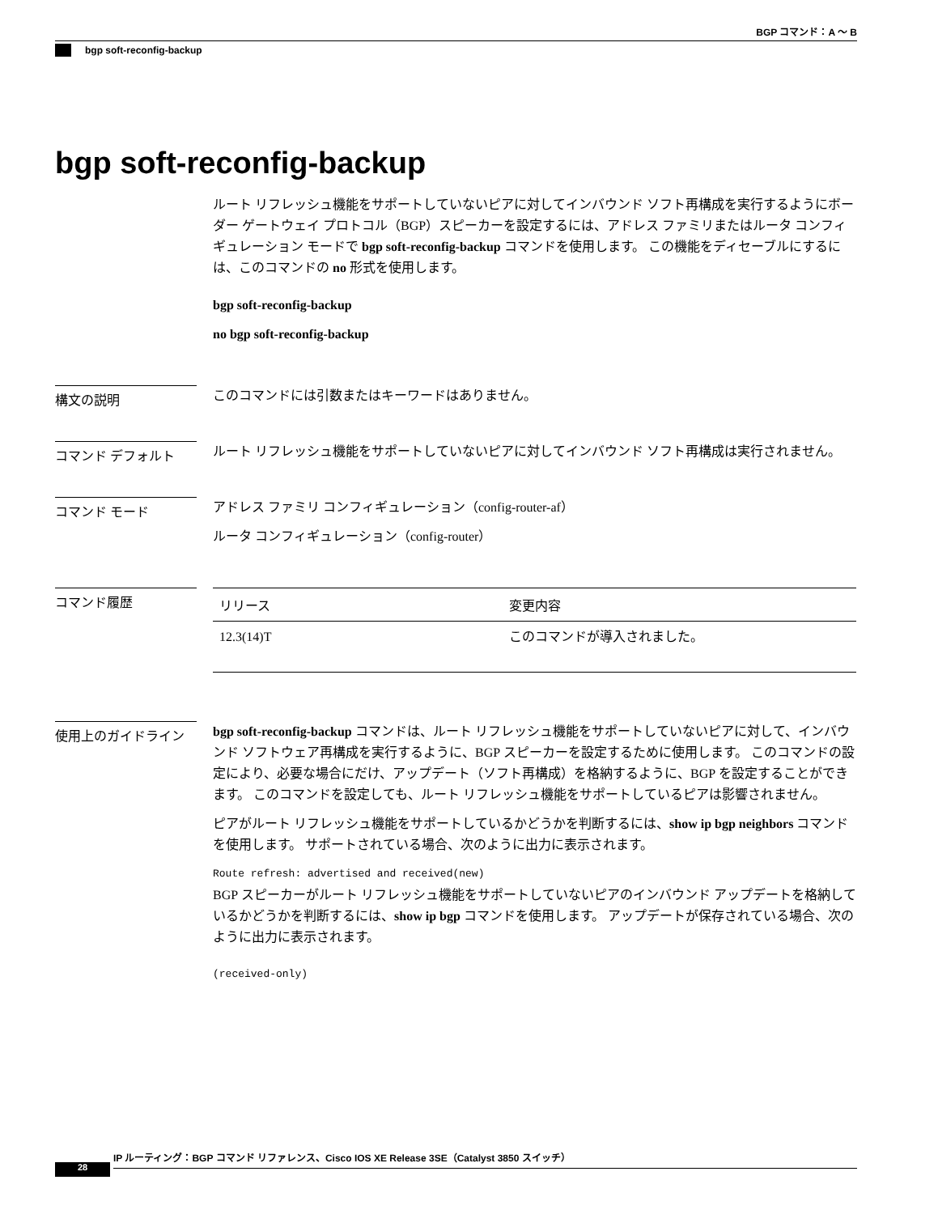BGP コマンド：A ～ B
bgp soft-reconfig-backup
bgp soft-reconfig-backup
ルート リフレッシュ機能をサポートしていないピアに対してインバウンド ソフト再構成を実行するようにボーダー ゲートウェイ プロトコル（BGP）スピーカーを設定するには、アドレス ファミリまたはルータ コンフィギュレーション モードで bgp soft-reconfig-backup コマンドを使用します。 この機能をディセーブルにするには、このコマンドの no 形式を使用します。
bgp soft-reconfig-backup
no bgp soft-reconfig-backup
構文の説明
このコマンドには引数またはキーワードはありません。
コマンド デフォルト
ルート リフレッシュ機能をサポートしていないピアに対してインバウンド ソフト再構成は実行されません。
コマンド モード
アドレス ファミリ コンフィギュレーション（config-router-af）
ルータ コンフィギュレーション（config-router）
コマンド履歴
| リリース | 変更内容 |
| --- | --- |
| 12.3(14)T | このコマンドが導入されました。 |
使用上のガイドライン
bgp soft-reconfig-backup コマンドは、ルート リフレッシュ機能をサポートしていないピアに対して、インバウンド ソフトウェア再構成を実行するように、BGP スピーカーを設定するために使用します。 このコマンドの設定により、必要な場合にだけ、アップデート（ソフト再構成）を格納するように、BGP を設定することができます。 このコマンドを設定しても、ルート リフレッシュ機能をサポートしているピアは影響されません。
ピアがルート リフレッシュ機能をサポートしているかどうかを判断するには、show ip bgp neighbors コマンドを使用します。 サポートされている場合、次のように出力に表示されます。
Route refresh: advertised and received(new)
BGP スピーカーがルート リフレッシュ機能をサポートしていないピアのインバウンド アップデートを格納しているかどうかを判断するには、show ip bgp コマンドを使用します。 アップデートが保存されている場合、次のように出力に表示されます。
(received-only)
IP ルーティング：BGP コマンド リファレンス、Cisco IOS XE Release 3SE（Catalyst 3850 スイッチ）
28